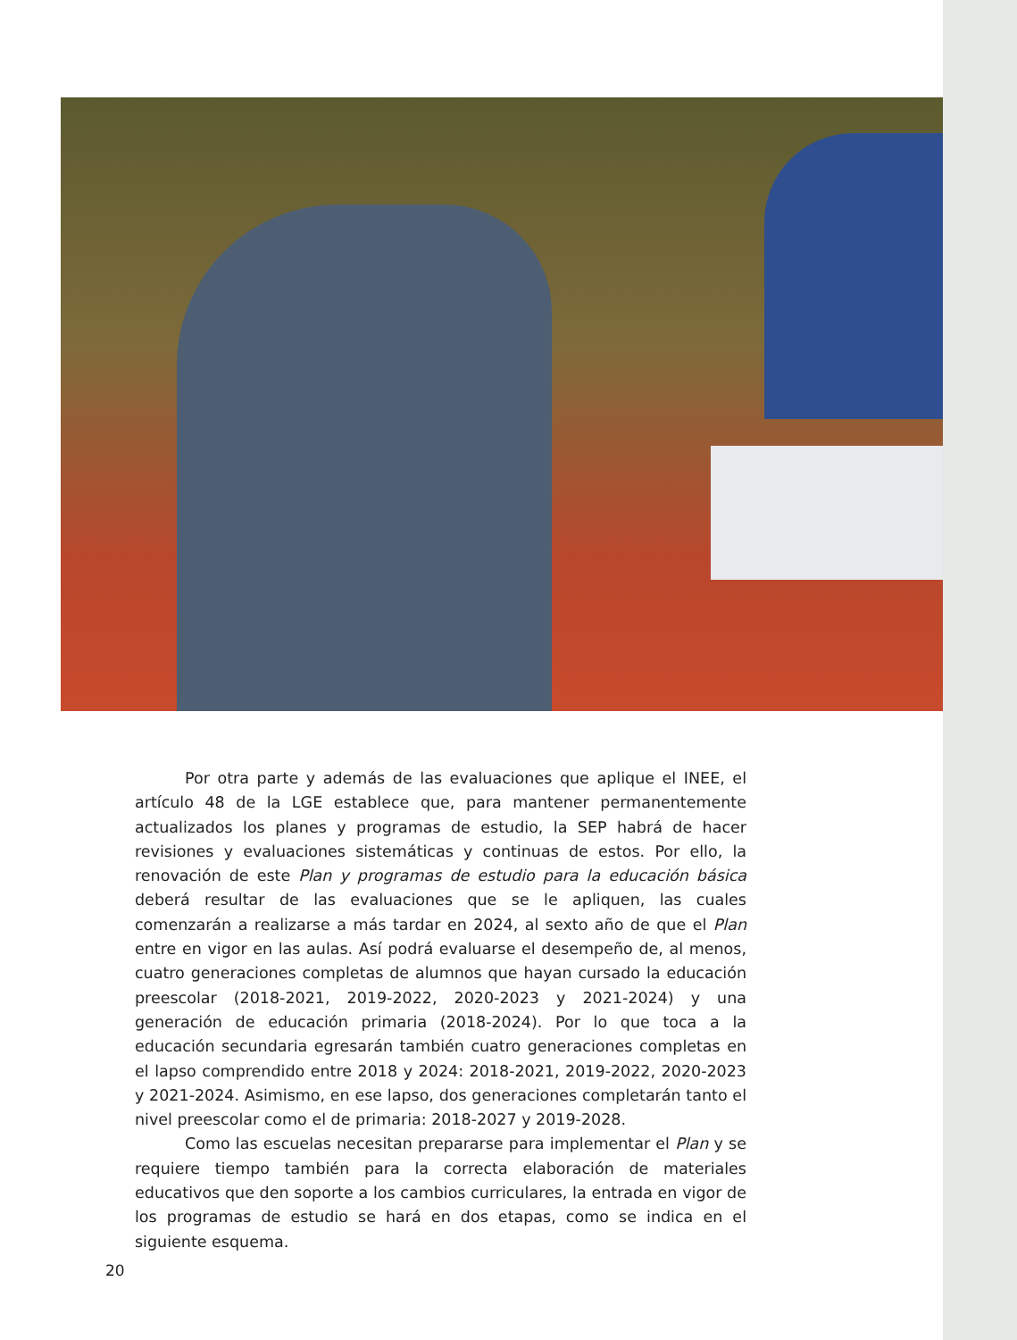Por otra parte y además de las evaluaciones que aplique el INEE, el artículo 48 de la LGE establece que, para mantener permanentemente actualizados los planes y programas de estudio, la SEP habrá de hacer revisiones y evaluaciones sistemáticas y continuas de estos. Por ello, la renovación de este Plan y programas de estudio para la educación básica deberá resultar de las evaluaciones que se le apliquen, las cuales comenzarán a realizarse a más tardar en 2024, al sexto año de que el Plan entre en vigor en las aulas. Así podrá evaluarse el desempeño de, al menos, cuatro generaciones completas de alumnos que hayan cursado la educación preescolar (2018-2021, 2019-2022, 2020-2023 y 2021-2024) y una generación de educación primaria (2018-2024). Por lo que toca a la educación secundaria egresarán también cuatro generaciones completas en el lapso comprendido entre 2018 y 2024: 2018-2021, 2019-2022, 2020-2023 y 2021-2024. Asimismo, en ese lapso, dos generaciones completarán tanto el nivel preescolar como el de primaria: 2018-2027 y 2019-2028.
Como las escuelas necesitan prepararse para implementar el Plan y se requiere tiempo también para la correcta elaboración de materiales educativos que den soporte a los cambios curriculares, la entrada en vigor de los programas de estudio se hará en dos etapas, como se indica en el siguiente esquema.
20